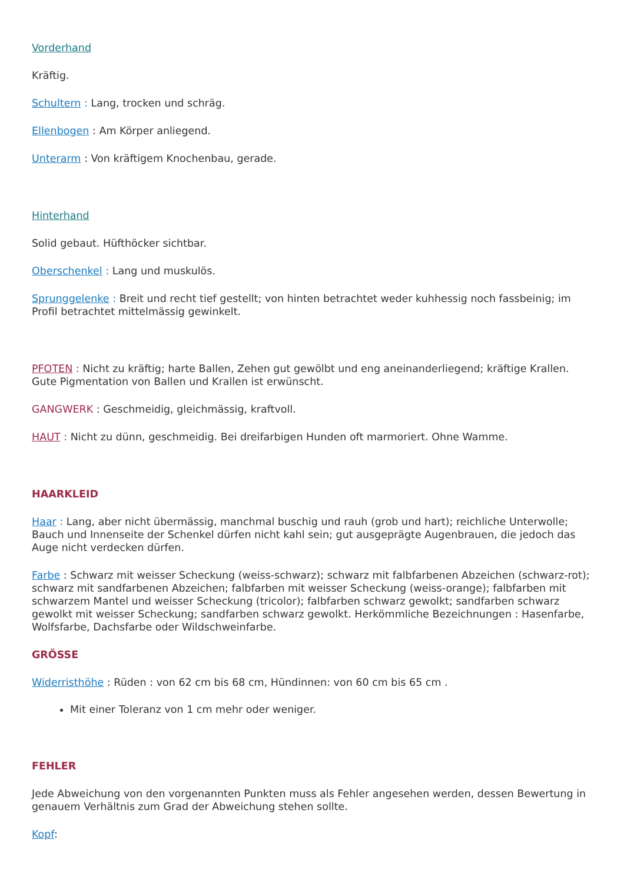Vorderhand
Kräftig.
Schultern : Lang, trocken und schräg.
Ellenbogen : Am Körper anliegend.
Unterarm : Von kräftigem Knochenbau, gerade.
Hinterhand
Solid gebaut. Hüfthöcker sichtbar.
Oberschenkel : Lang und muskulös.
Sprunggelenke : Breit und recht tief gestellt; von hinten betrachtet weder kuhhessig noch fassbeinig; im Profil betrachtet mittelmässig gewinkelt.
PFOTEN : Nicht zu kräftig; harte Ballen, Zehen gut gewölbt und eng aneinanderliegend; kräftige Krallen. Gute Pigmentation von Ballen und Krallen ist erwünscht.
GANGWERK : Geschmeidig, gleichmässig, kraftvoll.
HAUT : Nicht zu dünn, geschmeidig. Bei dreifarbigen Hunden oft marmoriert. Ohne Wamme.
HAARKLEID
Haar : Lang, aber nicht übermässig, manchmal buschig und rauh (grob und hart); reichliche Unterwolle; Bauch und Innenseite der Schenkel dürfen nicht kahl sein; gut ausgeprägte Augenbrauen, die jedoch das Auge nicht verdecken dürfen.
Farbe : Schwarz mit weisser Scheckung (weiss-schwarz); schwarz mit falbfarbenen Abzeichen (schwarz-rot); schwarz mit sandfarbenen Abzeichen; falbfarben mit weisser Scheckung (weiss-orange); falbfarben mit schwarzem Mantel und weisser Scheckung (tricolor); falbfarben schwarz gewolkt; sandfarben schwarz gewolkt mit weisser Scheckung; sandfarben schwarz gewolkt. Herkömmliche Bezeichnungen : Hasenfarbe, Wolfsfarbe, Dachsfarbe oder Wildschweinfarbe.
GRÖSSE
Widerristhöhe : Rüden : von 62 cm bis 68 cm, Hündinnen: von 60 cm bis 65 cm .
Mit einer Toleranz von 1 cm mehr oder weniger.
FEHLER
Jede Abweichung von den vorgenannten Punkten muss als Fehler angesehen werden, dessen Bewertung in genauem Verhältnis zum Grad der Abweichung stehen sollte.
Kopf: